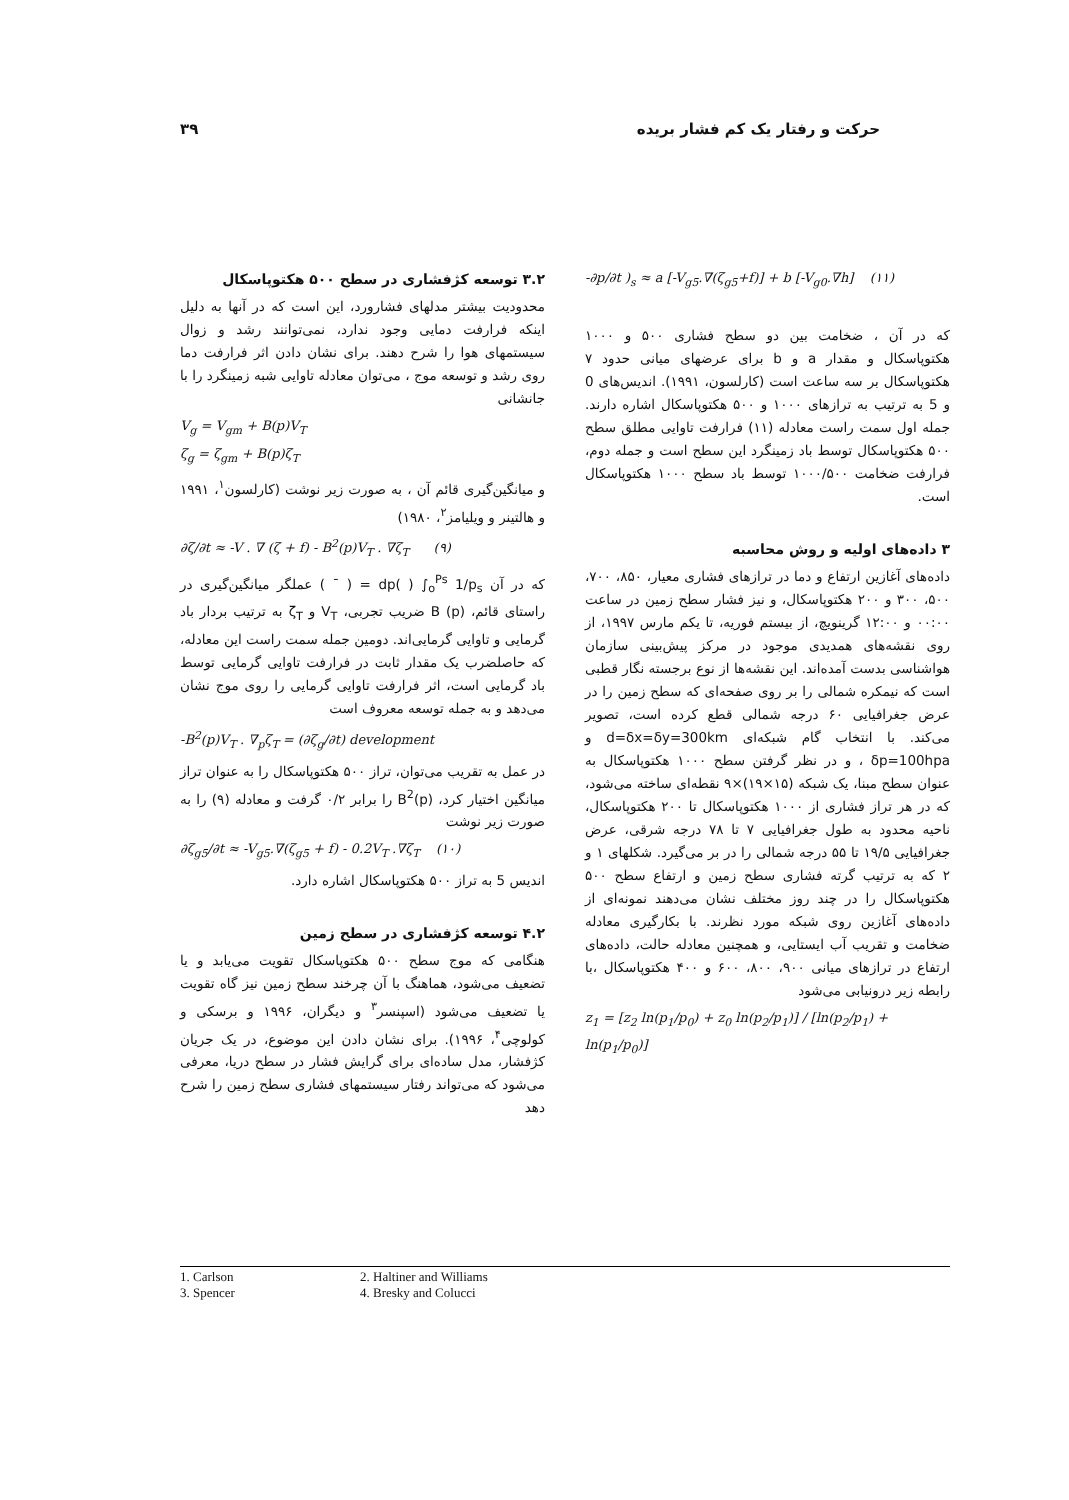حرکت و رفتار یک کم فشار بریده ۳۹
۳.۲ توسعه کژفشاری در سطح ۵۰۰ هکتوپاسکال
محدودیت بیشتر مدلهای فشارورد، این است که در آنها به دلیل اینکه فرارفت دمایی وجود ندارد، نمی‌توانند رشد و زوال سیستمهای هوا را شرح دهند. برای نشان دادن اثر فرارفت دما روی رشد و توسعه موج ، می‌توان معادله تاوایی شبه زمینگرد را با جانشانی
V<sub>g</sub> = V<sub>gm</sub> + B(p)V<sub>T</sub>
ζ<sub>g</sub> = ζ<sub>gm</sub> + B(p)ζ<sub>T</sub>
و میانگین‌گیری قائم آن ، به صورت زیر نوشت (کارلسون<sup>۱</sup>، ۱۹۹۱ و هالتینر و ویلیامز<sup>۲</sup>، ۱۹۸۰)
∂ζ/∂t ≈ -V . ∇ (ζ + f) - B<sup>2</sup>(p)V<sub>T</sub> . ∇ζ<sub>T</sub> (۹)
که در آن dp( ) ∫<sub>o</sub><sup>Ps</sup> 1/p<sub>s</sub> = ( ¯ ) عملگر میانگین‌گیری در راستای قائم، B (p) ضریب تجربی، V<sub>T</sub> و ζ<sub>T</sub> به ترتیب بردار باد گرمایی و تاوایی گرمایی‌اند. دومین جمله سمت راست این معادله، که حاصلضرب یک مقدار ثابت در فرارفت تاوایی گرمایی توسط باد گرمایی است، اثر فرارفت تاوایی گرمایی را روی موج نشان می‌دهد و به جمله توسعه معروف است
-B<sup>2</sup>(p)V<sub>T</sub> . ∇<sub>p</sub>ζ<sub>T</sub> = (∂ζ<sub>g</sub>/∂t) development
در عمل به تقریب می‌توان، تراز ۵۰۰ هکتوپاسکال را به عنوان تراز میانگین اختیار کرد، B<sup>2</sup>(p) را برابر ۰/۲ گرفت و معادله (۹) را به صورت زیر نوشت
∂ζ<sub>g5</sub>/∂t ≈ -V<sub>g5</sub>.∇(ζ<sub>g5</sub> + f) - 0.2V<sub>T</sub> .∇ζ<sub>T</sub> (۱۰)
اندیس 5 به تراز ۵۰۰ هکتوپاسکال اشاره دارد.
۴.۲ توسعه کژفشاری در سطح زمین
هنگامی که موج سطح ۵۰۰ هکتوپاسکال تقویت می‌یابد و یا تضعیف می‌شود، هماهنگ با آن چرخند سطح زمین نیز گاه تقویت یا تضعیف می‌شود (اسپنسر<sup>۳</sup> و دیگران، ۱۹۹۶ و برسکی و کولوچی<sup>۴</sup>، ۱۹۹۶). برای نشان دادن این موضوع، در یک جریان کژفشار، مدل ساده‌ای برای گرایش فشار در سطح دریا، معرفی می‌شود که می‌تواند رفتار سیستمهای فشاری سطح زمین را شرح دهد
-∂p/∂t )<sub>s</sub> ≈ a [-V<sub>g5</sub>.∇(ζ<sub>g5</sub>+f)] + b [-V<sub>g0</sub>.∇h] (۱۱)
که در آن ، ضخامت بین دو سطح فشاری ۵۰۰ و ۱۰۰۰ هکتوپاسکال و مقدار a و b برای عرضهای میانی حدود ۷ هکتوپاسکال بر سه ساعت است (کارلسون، ۱۹۹۱). اندیس‌های 0 و 5 به ترتیب به ترازهای ۱۰۰۰ و ۵۰۰ هکتوپاسکال اشاره دارند. جمله اول سمت راست معادله (۱۱) فرارفت تاوایی مطلق سطح ۵۰۰ هکتوپاسکال توسط باد زمینگرد این سطح است و جمله دوم، فرارفت ضخامت ۱۰۰۰/۵۰۰ توسط باد سطح ۱۰۰۰ هکتوپاسکال است.
۳ داده‌های اولیه و روش محاسبه
داده‌های آغازین ارتفاع و دما در ترازهای فشاری معیار، ۸۵۰، ۷۰۰، ۵۰۰، ۳۰۰ و ۲۰۰ هکتوپاسکال، و نیز فشار سطح زمین در ساعت ۰۰:۰۰ و ۱۲:۰۰ گرینویچ، از بیستم فوریه، تا یکم مارس ۱۹۹۷، از روی نقشه‌های همدیدی موجود در مرکز پیش‌بینی سازمان هواشناسی بدست آمده‌اند. این نقشه‌ها از نوع برجسته نگار قطبی است که نیمکره شمالی را بر روی صفحه‌ای که سطح زمین را در عرض جغرافیایی ۶۰ درجه شمالی قطع کرده است، تصویر می‌کند. با انتخاب گام شبکه‌ای d=δx=δy=300km و δp=100hpa ، و در نظر گرفتن سطح ۱۰۰۰ هکتوپاسکال به عنوان سطح مبنا، یک شبکه (۱۵×۱۹)×۹ نقطه‌ای ساخته می‌شود، که در هر تراز فشاری از ۱۰۰۰ هکتوپاسکال تا ۲۰۰ هکتوپاسکال، ناحیه محدود به طول جغرافیایی ۷ تا ۷۸ درجه شرقی، عرض جغرافیایی ۱۹/۵ تا ۵۵ درجه شمالی را در بر می‌گیرد. شکلهای ۱ و ۲ که به ترتیب گرته فشاری سطح زمین و ارتفاع سطح ۵۰۰ هکتوپاسکال را در چند روز مختلف نشان می‌دهند نمونه‌ای از داده‌های آغازین روی شبکه مورد نظرند. با بکارگیری معادله ضخامت و تقریب آب ایستایی، و همچنین معادله حالت، داده‌های ارتفاع در ترازهای میانی ۹۰۰، ۸۰۰، ۶۰۰ و ۴۰۰ هکتوپاسکال ،با رابطه زیر درونیابی می‌شود
z<sub>1</sub> = [z<sub>2</sub> ln(p<sub>1</sub>/p<sub>0</sub>) + z<sub>0</sub> ln(p<sub>2</sub>/p<sub>1</sub>)] / [ln(p<sub>2</sub>/p<sub>1</sub>) + ln(p<sub>1</sub>/p<sub>0</sub>)]
1. Carlson 2. Haltiner and Williams 3. Spencer 4. Bresky and Colucci